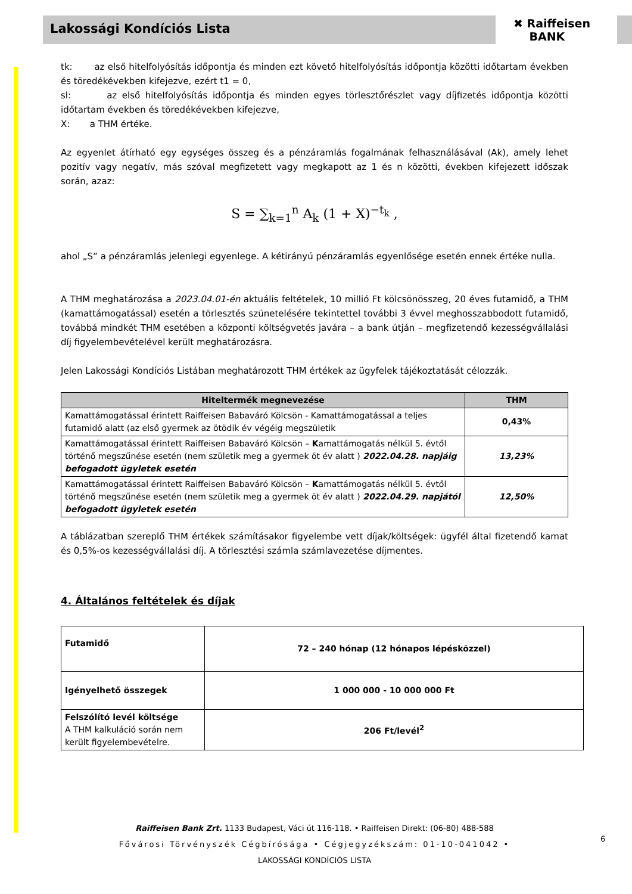Lakossági Kondíciós Lista
✖ Raiffeisen
BANK
tk: az első hitelfolyósítás időpontja és minden ezt követő hitelfolyósítás időpontja közötti időtartam években és töredékévekben kifejezve, ezért t1 = 0,
sl: az első hitelfolyósítás időpontja és minden egyes törlesztőrészlet vagy díjfizetés időpontja közötti időtartam években és töredékévekben kifejezve,
X: a THM értéke.
Az egyenlet átírható egy egységes összeg és a pénzáramlás fogalmának felhasználásával (Ak), amely lehet pozitív vagy negatív, más szóval megfizetett vagy megkapott az 1 és n közötti, években kifejezett időszak során, azaz:
S = ∑<sub>k=1</sub><sup>n</sup> A<sub>k</sub> (1 + X)<sup>−t<sub>k</sub></sup> ,
ahol „S” a pénzáramlás jelenlegi egyenlege. A kétirányú pénzáramlás egyenlősége esetén ennek értéke nulla.
A THM meghatározása a 2023.04.01-én aktuális feltételek, 10 millió Ft kölcsönösszeg, 20 éves futamidő, a THM (kamattámogatással) esetén a törlesztés szünetelésére tekintettel további 3 évvel meghosszabbodott futamidő, továbbá mindkét THM esetében a központi költségvetés javára – a bank útján – megfizetendő kezességvállalási díj figyelembevételével került meghatározásra.
Jelen Lakossági Kondíciós Listában meghatározott THM értékek az ügyfelek tájékoztatását célozzák.
| Hiteltermék megnevezése | THM |
| --- | --- |
| Kamattámogatással érintett Raiffeisen Babaváró Kölcsön - Kamattámogatással a teljes futamidő alatt (az első gyermek az ötödik év végéig megszületik | 0,43% |
| Kamattámogatással érintett Raiffeisen Babaváró Kölcsön – K amattámogatás nélkül 5. évtől történő megszűnése esetén (nem születik meg a gyermek öt év alatt ) 2022.04.28. napjáig befogadott ügyletek esetén | 13,23% |
| Kamattámogatással érintett Raiffeisen Babaváró Kölcsön – K amattámogatás nélkül 5. évtől történő megszűnése esetén (nem születik meg a gyermek öt év alatt ) 2022.04.29. napjától befogadott ügyletek esetén | 12,50% |
A táblázatban szereplő THM értékek számításakor figyelembe vett díjak/költségek: ügyfél által fizetendő kamat és 0,5%-os kezességvállalási díj. A törlesztési számla számlavezetése díjmentes.
4. Általános feltételek és díjak
| Futamidő | 72 – 240 hónap (12 hónapos lépésközzel) |
| Igényelhető összegek | 1 000 000 - 10 000 000 Ft |
| Felszólító levél költsége A THM kalkuláció során nem került figyelembevételre. | 206 Ft/levél<sup>2</sup> |
Raiffeisen Bank Zrt. 1133 Budapest, Váci út 116-118. • Raiffeisen Direkt: (06-80) 488-588
Fővárosi Törvényszék Cégbírósága • Cégjegyzékszám: 01-10-041042 •
LAKOSSÁGI KONDÍCIÓS LISTA
6